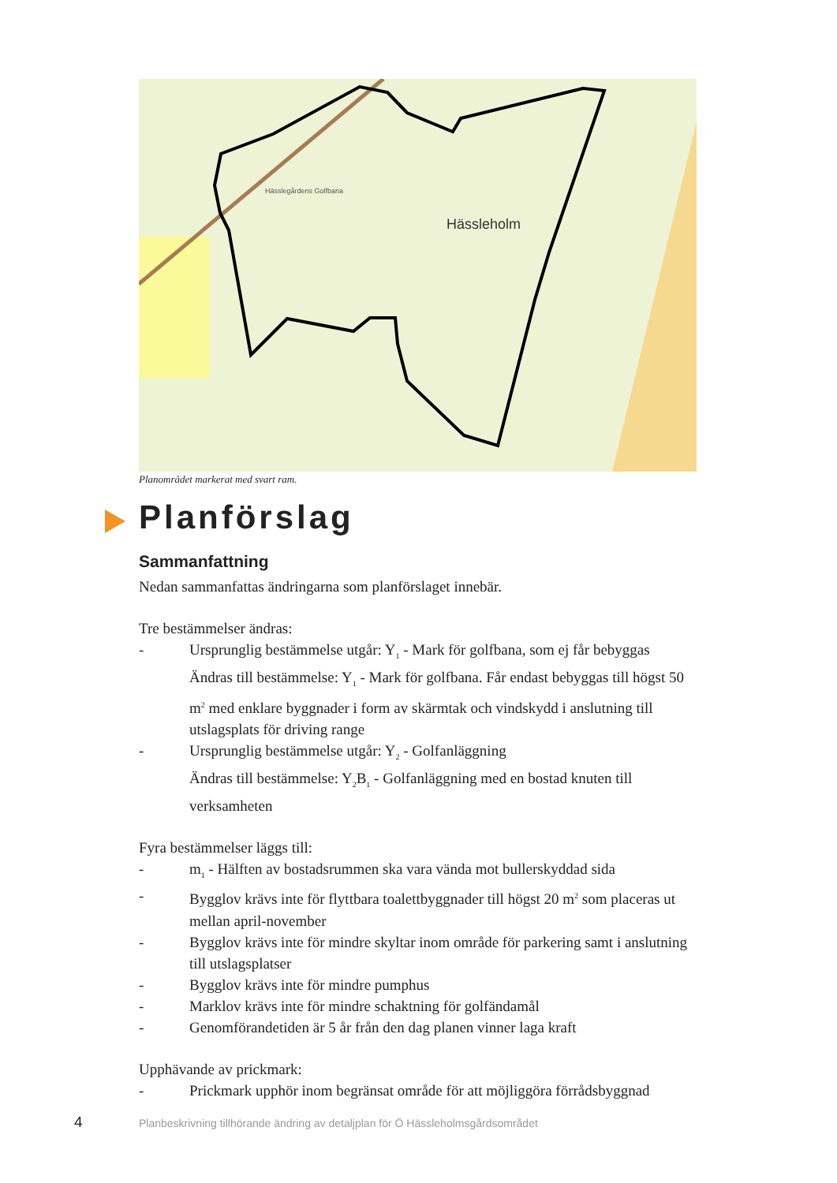Hässleholm
Hässlegårdens Golfbana
Planområdet markerat med svart ram.
Planförslag
Sammanfattning
Nedan sammanfattas ändringarna som planförslaget innebär.
Tre bestämmelser ändras:
- Ursprunglig bestämmelse utgår: Y<sub>1</sub> - Mark för golfbana, som ej får bebyggas
Ändras till bestämmelse: Y<sub>1</sub> - Mark för golfbana. Får endast bebyggas till högst 50 m<sup>2</sup> med enklare byggnader i form av skärmtak och vindskydd i anslutning till utslagsplats för driving range
- Ursprunglig bestämmelse utgår: Y<sub>2</sub> - Golfanläggning
Ändras till bestämmelse: Y<sub>2</sub>B<sub>1</sub> - Golfanläggning med en bostad knuten till verksamheten
Fyra bestämmelser läggs till:
- m<sub>1</sub> - Hälften av bostadsrummen ska vara vända mot bullerskyddad sida
- Bygglov krävs inte för flyttbara toalettbyggnader till högst 20 m<sup>2</sup> som placeras ut mellan april-november
- Bygglov krävs inte för mindre skyltar inom område för parkering samt i anslutning till utslagsplatser
- Bygglov krävs inte för mindre pumphus
- Marklov krävs inte för mindre schaktning för golfändamål
- Genomförandetiden är 5 år från den dag planen vinner laga kraft
Upphävande av prickmark:
- Prickmark upphör inom begränsat område för att möjliggöra förrådsbyggnad
4
Planbeskrivning tillhörande ändring av detaljplan för Ö Hässleholmsgårdsområdet